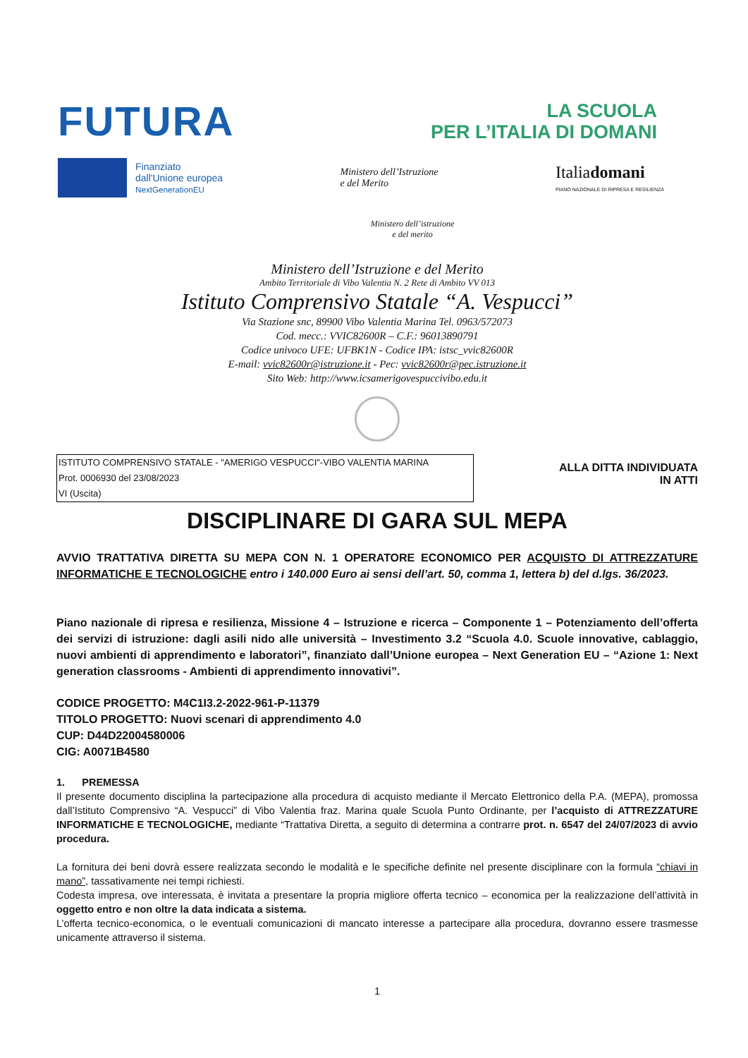FUTURA
LA SCUOLA
PER L’ITALIA DI DOMANI
Finanziato
dall'Unione europea
NextGenerationEU
Ministero dell’Istruzione
e del Merito
Italiadomani
PIANO NAZIONALE DI RIPRESA E RESILIENZA
Ministero dell’istruzione
e del merito
Ministero dell’Istruzione e del Merito
Ambito Territoriale di Vibo Valentia N. 2 Rete di Ambito VV 013
Istituto Comprensivo Statale “A. Vespucci”
Via Stazione snc, 89900 Vibo Valentia Marina Tel. 0963/572073
Cod. mecc.: VVIC82600R – C.F.: 96013890791
Codice univoco UFE: UFBK1N - Codice IPA: istsc_vvic82600R
E-mail: vvic82600r@istruzione.it - Pec: vvic82600r@pec.istruzione.it
Sito Web: http://www.icsamerigovespuccivibo.edu.it
ISTITUTO COMPRENSIVO STATALE - "AMERIGO VESPUCCI"-VIBO VALENTIA MARINA
Prot. 0006930 del 23/08/2023
VI (Uscita)
ALLA DITTA INDIVIDUATA
IN ATTI
DISCIPLINARE DI GARA SUL MEPA
AVVIO TRATTATIVA DIRETTA SU MEPA CON N. 1 OPERATORE ECONOMICO PER ACQUISTO DI ATTREZZATURE INFORMATICHE E TECNOLOGICHE entro i 140.000 Euro ai sensi dell’art. 50, comma 1, lettera b) del d.lgs. 36/2023.
Piano nazionale di ripresa e resilienza, Missione 4 – Istruzione e ricerca – Componente 1 – Potenziamento dell’offerta dei servizi di istruzione: dagli asili nido alle università – Investimento 3.2 “Scuola 4.0. Scuole innovative, cablaggio, nuovi ambienti di apprendimento e laboratori”, finanziato dall’Unione europea – Next Generation EU – “Azione 1: Next generation classrooms - Ambienti di apprendimento innovativi”.
CODICE PROGETTO: M4C1I3.2-2022-961-P-11379
TITOLO PROGETTO: Nuovi scenari di apprendimento 4.0
CUP: D44D22004580006
CIG: A0071B4580
1. PREMESSA
Il presente documento disciplina la partecipazione alla procedura di acquisto mediante il Mercato Elettronico della P.A. (MEPA), promossa dall’Istituto Comprensivo “A. Vespucci” di Vibo Valentia fraz. Marina quale Scuola Punto Ordinante, per l’acquisto di ATTREZZATURE INFORMATICHE E TECNOLOGICHE, mediante “Trattativa Diretta, a seguito di determina a contrarre prot. n. 6547 del 24/07/2023 di avvio procedura.
La fornitura dei beni dovrà essere realizzata secondo le modalità e le specifiche definite nel presente disciplinare con la formula “chiavi in mano”, tassativamente nei tempi richiesti.
Codesta impresa, ove interessata, è invitata a presentare la propria migliore offerta tecnico – economica per la realizzazione dell’attività in oggetto entro e non oltre la data indicata a sistema.
L’offerta tecnico-economica, o le eventuali comunicazioni di mancato interesse a partecipare alla procedura, dovranno essere trasmesse unicamente attraverso il sistema.
1